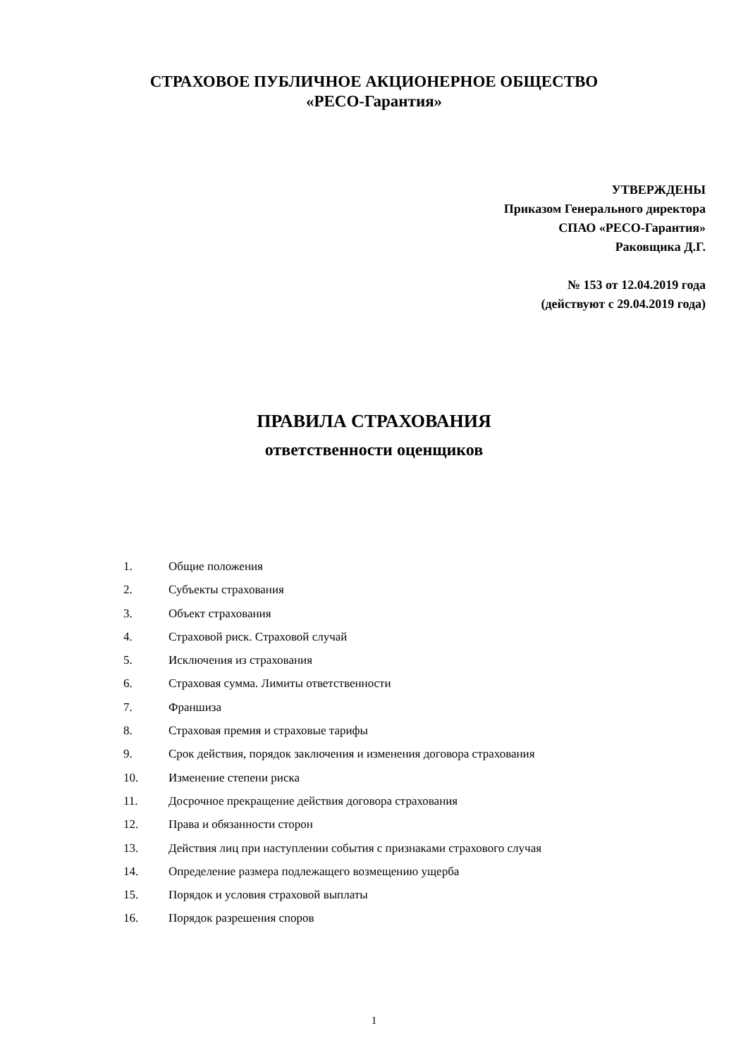СТРАХОВОЕ ПУБЛИЧНОЕ АКЦИОНЕРНОЕ ОБЩЕСТВО
«РЕСО-Гарантия»
УТВЕРЖДЕНЫ
Приказом Генерального директора
СПАО «РЕСО-Гарантия»
Раковщика Д.Г.
№ 153 от 12.04.2019 года
(действуют с 29.04.2019 года)
ПРАВИЛА СТРАХОВАНИЯ
ответственности оценщиков
1. Общие положения
2. Субъекты страхования
3. Объект страхования
4. Страховой риск. Страховой случай
5. Исключения из страхования
6. Страховая сумма. Лимиты ответственности
7. Франшиза
8. Страховая премия и страховые тарифы
9. Срок действия, порядок заключения и изменения договора страхования
10. Изменение степени риска
11. Досрочное прекращение действия договора страхования
12. Права и обязанности сторон
13. Действия лиц при наступлении события с признаками страхового случая
14. Определение размера подлежащего возмещению ущерба
15. Порядок и условия страховой выплаты
16. Порядок разрешения споров
1